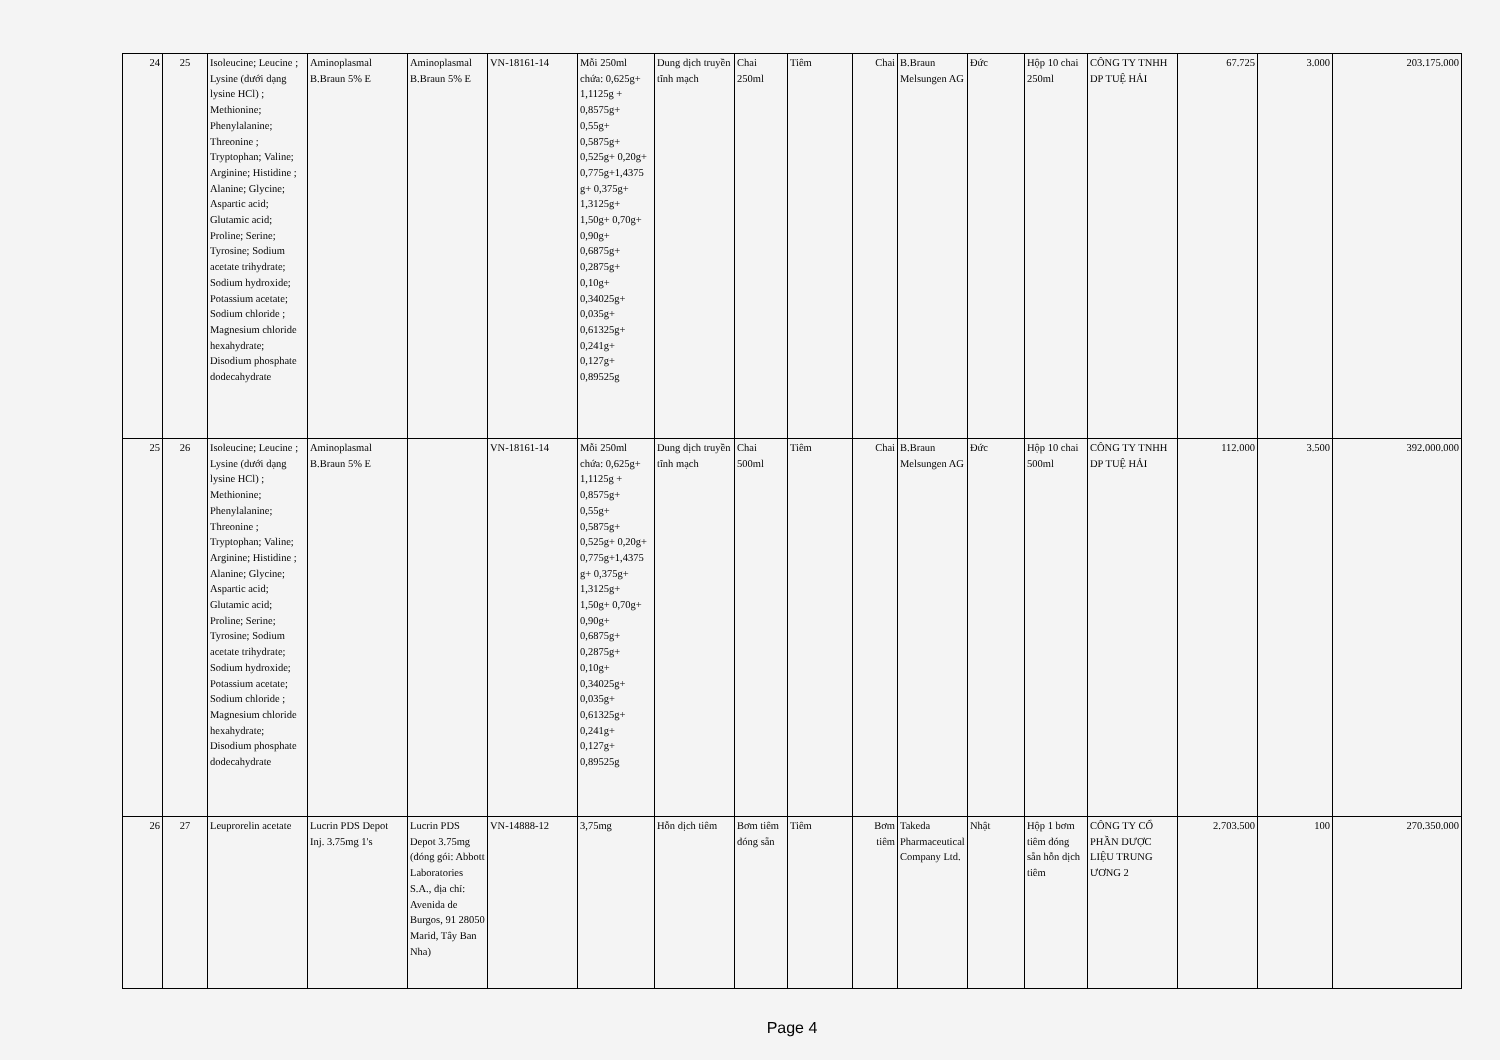| 24 | 25 | Isoleucine; Leucine ; Lysine (dưới dạng lysine HCl) ; Methionine; Phenylalanine; Threonine ; Tryptophan; Valine; Arginine; Histidine ; Alanine; Glycine; Aspartic acid; Glutamic acid; Proline; Serine; Tyrosine; Sodium acetate trihydrate; Sodium hydroxide; Potassium acetate; Sodium chloride ; Magnesium chloride hexahydrate; Disodium phosphate dodecahydrate | Aminoplasmal B.Braun 5% E | Aminoplasmal B.Braun 5% E | VN-18161-14 | Mỗi 250ml chứa: 0,625g+ 1,1125g + 0,8575g+ 0,55g+ 0,5875g+ 0,525g+ 0,20g+ 0,775g+1,4375 g+ 0,375g+ 1,3125g+ 1,50g+ 0,70g+ 0,90g+ 0,6875g+ 0,2875g+ 0,10g+ 0,34025g+ 0,035g+ 0,61325g+ 0,241g+ 0,127g+ 0,89525g | Dung dịch truyền tĩnh mạch | Chai 250ml | Tiêm | Chai | B.Braun Melsungen AG | Đức | Hộp 10 chai 250ml | CÔNG TY TNHH DP TUỆ HẢI | 67.725 | 3.000 | 203.175.000 |
| 25 | 26 | Isoleucine; Leucine ; Lysine (dưới dạng lysine HCl) ; Methionine; Phenylalanine; Threonine ; Tryptophan; Valine; Arginine; Histidine ; Alanine; Glycine; Aspartic acid; Glutamic acid; Proline; Serine; Tyrosine; Sodium acetate trihydrate; Sodium hydroxide; Potassium acetate; Sodium chloride ; Magnesium chloride hexahydrate; Disodium phosphate dodecahydrate | Aminoplasmal B.Braun 5% E | | VN-18161-14 | Mỗi 250ml chứa: 0,625g+ 1,1125g + 0,8575g+ 0,55g+ 0,5875g+ 0,525g+ 0,20g+ 0,775g+1,4375 g+ 0,375g+ 1,3125g+ 1,50g+ 0,70g+ 0,90g+ 0,6875g+ 0,2875g+ 0,10g+ 0,34025g+ 0,035g+ 0,61325g+ 0,241g+ 0,127g+ 0,89525g | Dung dịch truyền tĩnh mạch | Chai 500ml | Tiêm | Chai | B.Braun Melsungen AG | Đức | Hộp 10 chai 500ml | CÔNG TY TNHH DP TUỆ HẢI | 112.000 | 3.500 | 392.000.000 |
| 26 | 27 | Leuprorelin acetate | Lucrin PDS Depot Inj. 3.75mg 1's | Lucrin PDS Depot 3.75mg (đóng gói: Abbott Laboratories S.A., địa chỉ: Avenida de Burgos, 91 28050 Marid, Tây Ban Nha) | VN-14888-12 | 3,75mg | Hỗn dịch tiêm | Bơm tiêm đóng sẵn | Tiêm | Bơm tiêm | Takeda Pharmaceutical Company Ltd. | Nhật | Hộp 1 bơm tiêm đóng sẵn hỗn dịch tiêm | CÔNG TY CỔ PHẦN DƯỢC LIỆU TRUNG ƯƠNG 2 | 2.703.500 | 100 | 270.350.000 |
Page 4